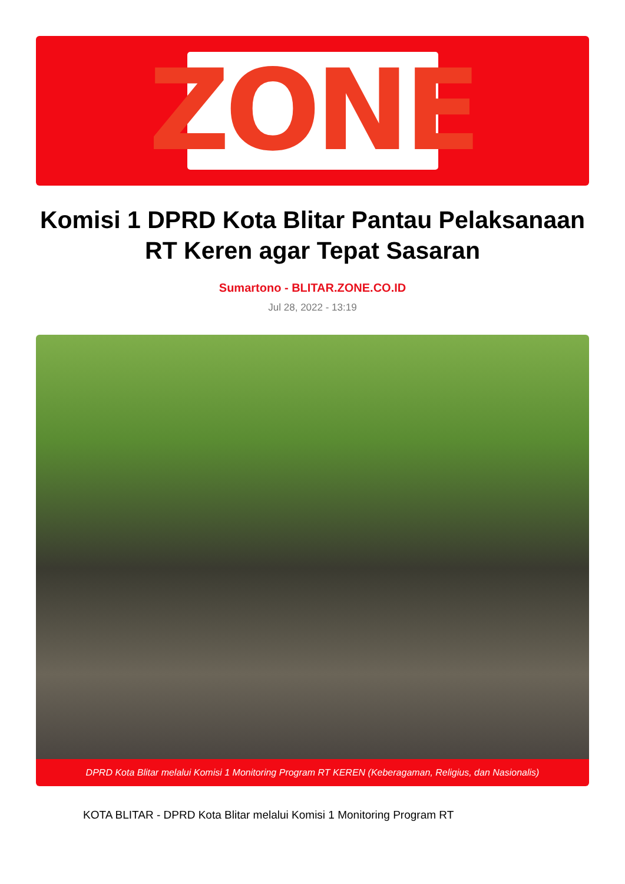ZONE
Komisi 1 DPRD Kota Blitar Pantau Pelaksanaan RT Keren agar Tepat Sasaran
Sumartono - BLITAR.ZONE.CO.ID
Jul 28, 2022 - 13:19
DPRD Kota Blitar melalui Komisi 1 Monitoring Program RT KEREN (Keberagaman, Religius, dan Nasionalis)
KOTA BLITAR - DPRD Kota Blitar melalui Komisi 1 Monitoring Program RT